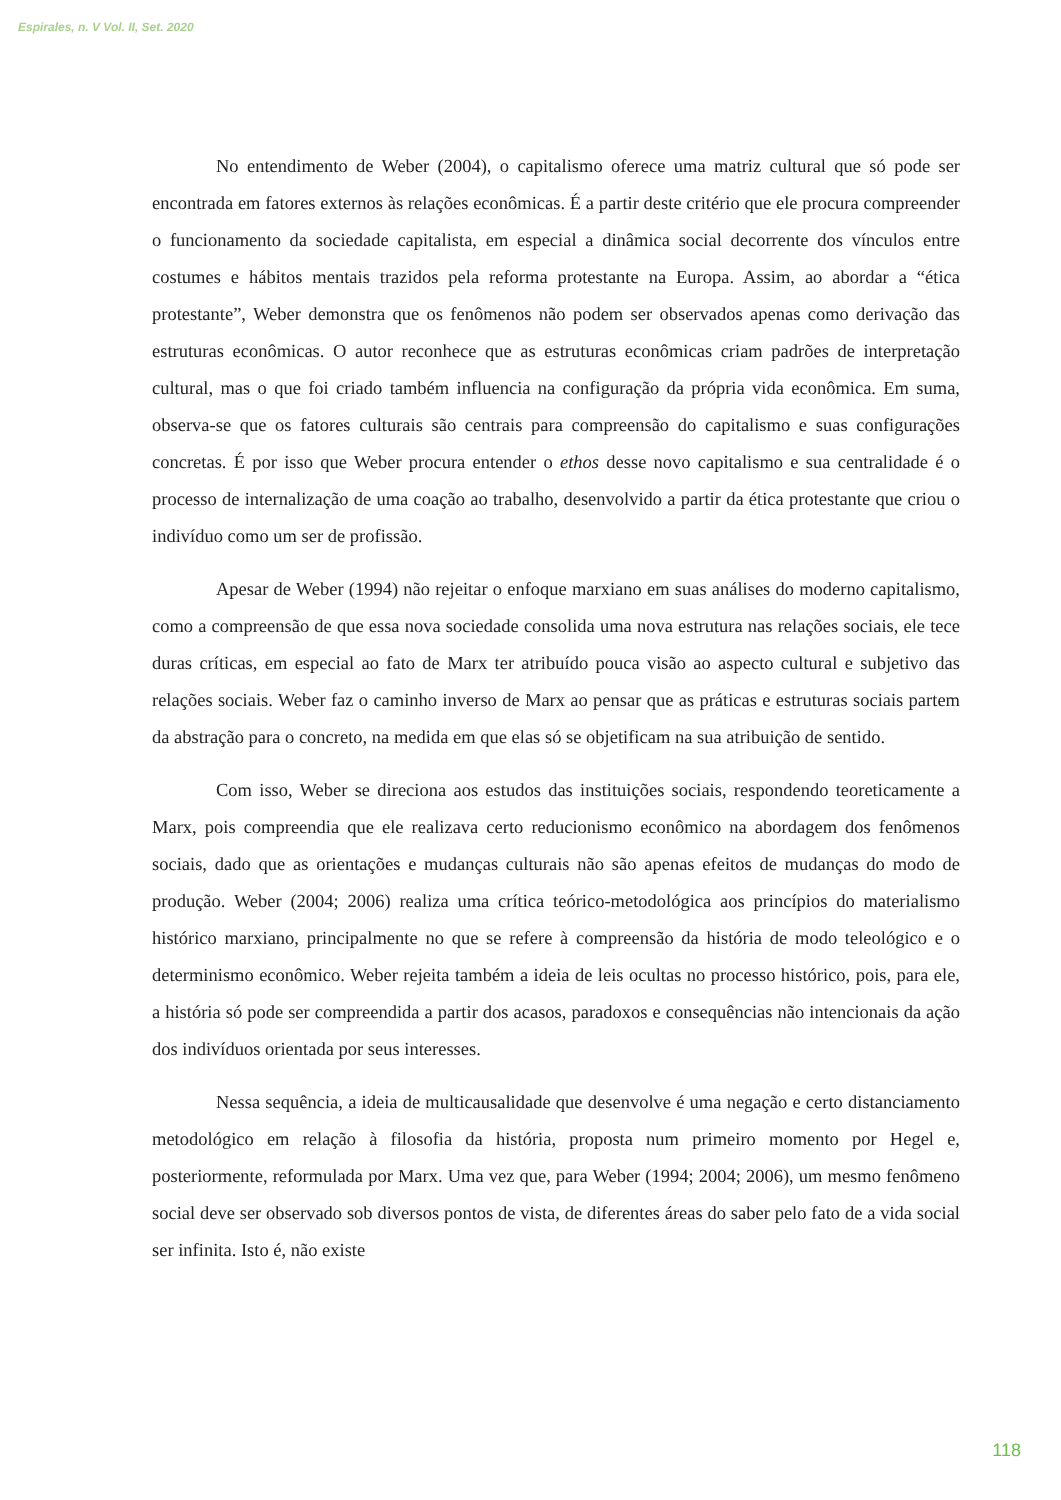Espirales, n. V Vol. II, Set. 2020
No entendimento de Weber (2004), o capitalismo oferece uma matriz cultural que só pode ser encontrada em fatores externos às relações econômicas. É a partir deste critério que ele procura compreender o funcionamento da sociedade capitalista, em especial a dinâmica social decorrente dos vínculos entre costumes e hábitos mentais trazidos pela reforma protestante na Europa. Assim, ao abordar a “ética protestante”, Weber demonstra que os fenômenos não podem ser observados apenas como derivação das estruturas econômicas. O autor reconhece que as estruturas econômicas criam padrões de interpretação cultural, mas o que foi criado também influencia na configuração da própria vida econômica. Em suma, observa-se que os fatores culturais são centrais para compreensão do capitalismo e suas configurações concretas. É por isso que Weber procura entender o ethos desse novo capitalismo e sua centralidade é o processo de internalização de uma coação ao trabalho, desenvolvido a partir da ética protestante que criou o indivíduo como um ser de profissão.
Apesar de Weber (1994) não rejeitar o enfoque marxiano em suas análises do moderno capitalismo, como a compreensão de que essa nova sociedade consolida uma nova estrutura nas relações sociais, ele tece duras críticas, em especial ao fato de Marx ter atribuído pouca visão ao aspecto cultural e subjetivo das relações sociais. Weber faz o caminho inverso de Marx ao pensar que as práticas e estruturas sociais partem da abstração para o concreto, na medida em que elas só se objetificam na sua atribuição de sentido.
Com isso, Weber se direciona aos estudos das instituições sociais, respondendo teoreticamente a Marx, pois compreendia que ele realizava certo reducionismo econômico na abordagem dos fenômenos sociais, dado que as orientações e mudanças culturais não são apenas efeitos de mudanças do modo de produção. Weber (2004; 2006) realiza uma crítica teórico-metodológica aos princípios do materialismo histórico marxiano, principalmente no que se refere à compreensão da história de modo teleológico e o determinismo econômico. Weber rejeita também a ideia de leis ocultas no processo histórico, pois, para ele, a história só pode ser compreendida a partir dos acasos, paradoxos e consequências não intencionais da ação dos indivíduos orientada por seus interesses.
Nessa sequência, a ideia de multicausalidade que desenvolve é uma negação e certo distanciamento metodológico em relação à filosofia da história, proposta num primeiro momento por Hegel e, posteriormente, reformulada por Marx. Uma vez que, para Weber (1994; 2004; 2006), um mesmo fenômeno social deve ser observado sob diversos pontos de vista, de diferentes áreas do saber pelo fato de a vida social ser infinita. Isto é, não existe
118